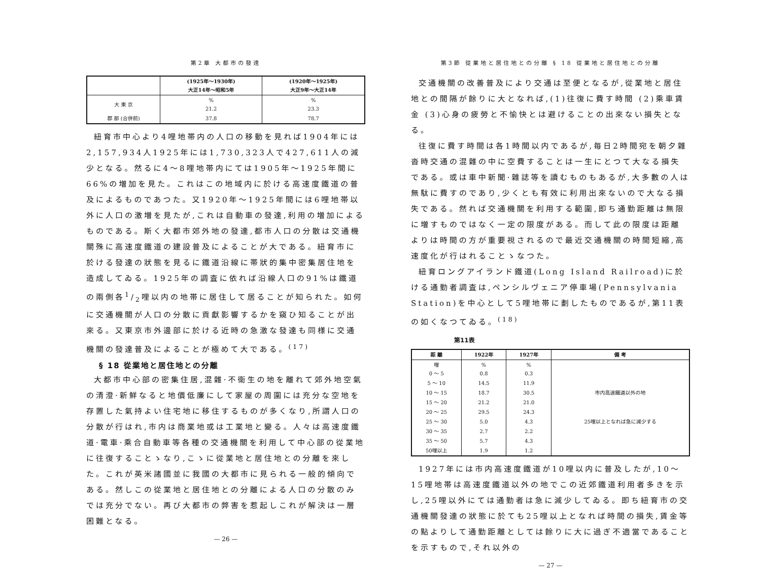第2章 大都市の發達
| | (1925年～1930年) 大正14年～昭和5年 | (1920年～1925年) 大正9年～大正14年 |
| --- | --- | --- |
| 大 東 京 | % 21.2 | % 23.3 |
| 郡 部 (合併前) | 37.8 | 78.7 |
紐育市中心より4哩地帯内の人口の移動を見れば1904年には2,157,934人1925年には1,730,323人で427,611人の減少となる。然るに4～8哩地帯内にては1905年～1925年間に66%の増加を見た。これはこの地域内に於ける高速度鐵道の普及によるものであつた。又1920年～1925年間には6哩地帯以外に人口の激増を見たが,これは自動車の發達,利用の増加によるものである。斯く大都市郊外地の發達,都市人口の分散は交通機關殊に高速度鐵道の建設普及によることが大である。紐育市に於ける發達の狀態を見るに鐵道沿線に帯狀的集中密集居住地を造成してゐる。1925年の調査に依れば沿線人口の91%は鐵道の兩側各1/2哩以内の地帯に居住して居ることが知られた。如何に交通機關が人口の分散に貢獻影響するかを窺ひ知ることが出來る。又東京市外邊部に於ける近時の急激な發達も同様に交通機關の發達普及によることが極めて大である。<sup>(17)</sup>
§ 18 從業地と居住地との分離
大都市中心部の密集住居,混雜·不衞生の地を離れて郊外地空氣の清澄·新鮮なると地價低廉にして家屋の周圍には充分な空地を存置した氣持よい住宅地に移住するものが多くなり,所謂人口の分散が行はれ,市内は商業地或は工業地と變る。人々は高速度鐵道·電車·乘合自動車等各種の交通機關を利用して中心部の從業地に往復することゝなり,こゝに從業地と居住地との分離を來した。これが英米諸國並に我國の大都市に見られる一般的傾向である。然しこの從業地と居住地との分離による人口の分散のみでは充分でない。再び大都市の弊害を惹起しこれが解決は一層困難となる。
— 26 —
第3節 從業地と居住地との分離 § 18 從業地と居住地との分離
交通機關の改善普及により交通は至便となるが,從業地と居住地との間隔が餘りに大となれば,(1)往復に費す時間 (2)乘車賃金 (3)心身の疲勞と不愉快とは避けることの出來ない損失となる。
往復に費す時間は各1時間以内であるが,毎日2時間宛を朝夕雜沓時交通の混雜の中に空費することは一生にとつて大なる損失である。或は車中新聞·雜誌等を讀むものもあるが,大多數の人は無駄に費すのであり,少くとも有效に利用出來ないので大なる損失である。然れば交通機關を利用する範圍,即ち通勤距離は無限に増すものではなく一定の限度がある。而して此の限度は距離よりは時間の方が重要視されるので最近交通機關の時間短縮,高速度化が行はれることゝなつた。
紐育ロングアイランド鐵道(Long Island Railroad)に於ける通勤者調査は,ペンシルヴェニア停車場(Pennsylvania Station)を中心として5哩地帯に劃したものであるが,第11表の如くなつてゐる。<sup>(18)</sup>
第11表
| 距 離 | 1922年 | 1927年 | 備 考 |
| --- | --- | --- | --- |
| 哩 0 ～ 5 | % 0.8 | % 0.3 | |
| 5 ～ 10 | 14.5 | 11.9 | |
| 10 ～ 15 | 18.7 | 30.5 | 市内高速鐵道以外の地 |
| 15 ～ 20 | 21.2 | 21.0 | |
| 20 ～ 25 | 29.5 | 24.3 | |
| 25 ～ 30 | 5.0 | 4.3 | 25哩以上となれば急に減少する |
| 30 ～ 35 | 2.7 | 2.2 | |
| 35 ～ 50 | 5.7 | 4.3 | |
| 50哩以上 | 1.9 | 1.2 | |
1927年には市内高速度鐵道が10哩以内に普及したが,10～15哩地帯は高速度鐵道以外の地でこの近郊鐵道利用者多きを示し,25哩以外にては通勤者は急に減少してゐる。即ち紐育市の交通機關發達の狀態に於ても25哩以上となれば時間の損失,賃金等の點よりして通勤距離としては餘りに大に過ぎ不適當であることを示すもので,それ以外の
— 27 —